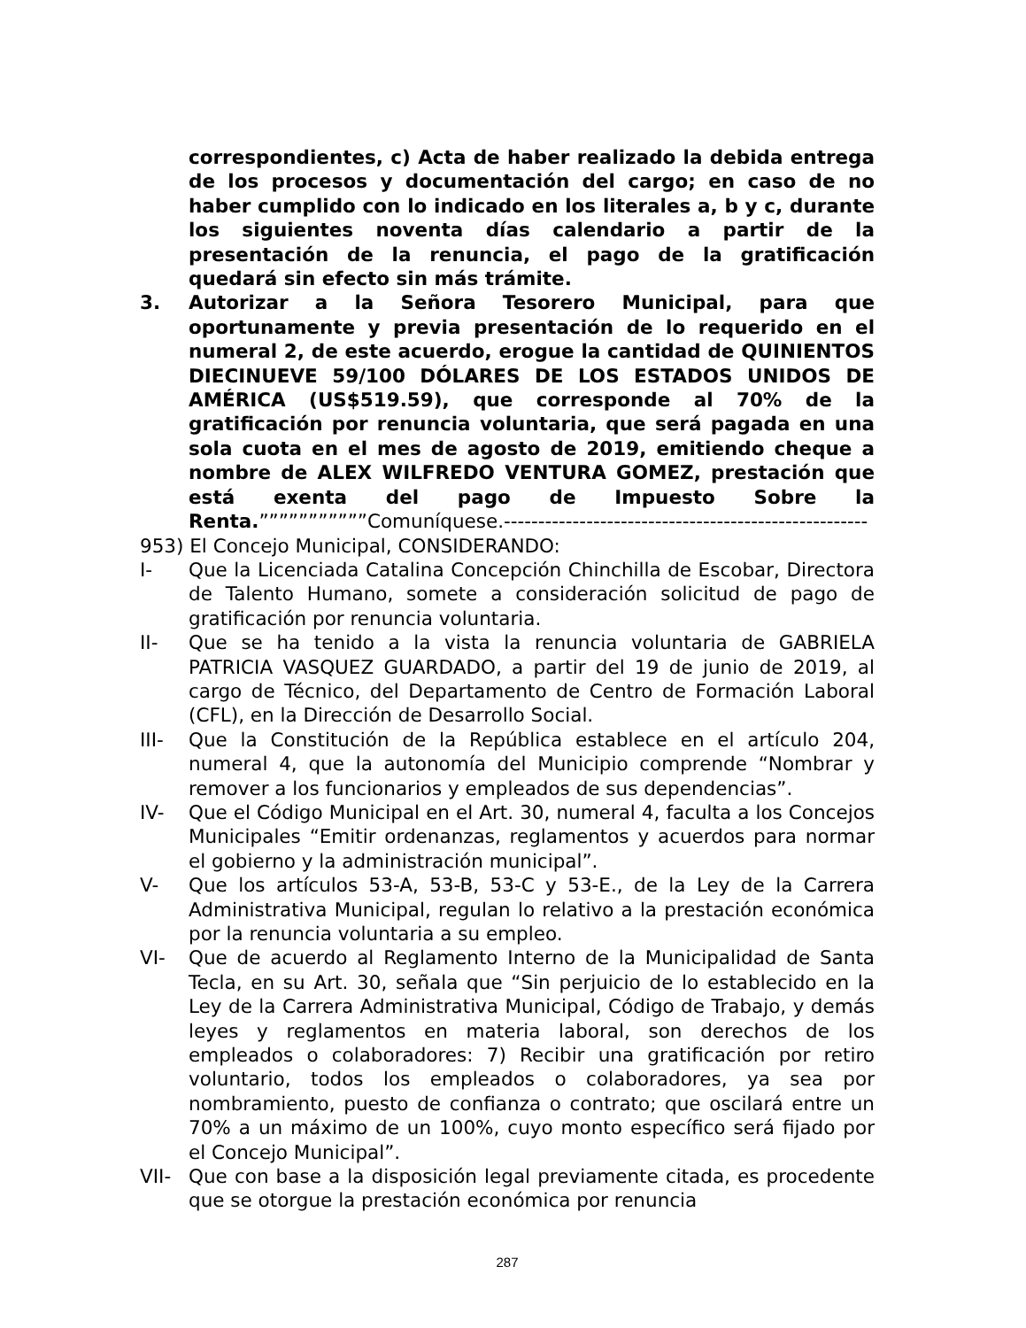correspondientes, c) Acta de haber realizado la debida entrega de los procesos y documentación del cargo; en caso de no haber cumplido con lo indicado en los literales a, b y c, durante los siguientes noventa días calendario a partir de la presentación de la renuncia, el pago de la gratificación quedará sin efecto sin más trámite.
3. Autorizar a la Señora Tesorero Municipal, para que oportunamente y previa presentación de lo requerido en el numeral 2, de este acuerdo, erogue la cantidad de QUINIENTOS DIECINUEVE 59/100 DÓLARES DE LOS ESTADOS UNIDOS DE AMÉRICA (US$519.59), que corresponde al 70% de la gratificación por renuncia voluntaria, que será pagada en una sola cuota en el mes de agosto de 2019, emitiendo cheque a nombre de ALEX WILFREDO VENTURA GOMEZ, prestación que está exenta del pago de Impuesto Sobre la Renta.”””””””””””Comuníquese.-----------------------------------------------------
953) El Concejo Municipal, CONSIDERANDO:
I- Que la Licenciada Catalina Concepción Chinchilla de Escobar, Directora de Talento Humano, somete a consideración solicitud de pago de gratificación por renuncia voluntaria.
II- Que se ha tenido a la vista la renuncia voluntaria de GABRIELA PATRICIA VASQUEZ GUARDADO, a partir del 19 de junio de 2019, al cargo de Técnico, del Departamento de Centro de Formación Laboral (CFL), en la Dirección de Desarrollo Social.
III- Que la Constitución de la República establece en el artículo 204, numeral 4, que la autonomía del Municipio comprende “Nombrar y remover a los funcionarios y empleados de sus dependencias”.
IV- Que el Código Municipal en el Art. 30, numeral 4, faculta a los Concejos Municipales “Emitir ordenanzas, reglamentos y acuerdos para normar el gobierno y la administración municipal”.
V- Que los artículos 53-A, 53-B, 53-C y 53-E., de la Ley de la Carrera Administrativa Municipal, regulan lo relativo a la prestación económica por la renuncia voluntaria a su empleo.
VI- Que de acuerdo al Reglamento Interno de la Municipalidad de Santa Tecla, en su Art. 30, señala que “Sin perjuicio de lo establecido en la Ley de la Carrera Administrativa Municipal, Código de Trabajo, y demás leyes y reglamentos en materia laboral, son derechos de los empleados o colaboradores: 7) Recibir una gratificación por retiro voluntario, todos los empleados o colaboradores, ya sea por nombramiento, puesto de confianza o contrato; que oscilará entre un 70% a un máximo de un 100%, cuyo monto específico será fijado por el Concejo Municipal”.
VII- Que con base a la disposición legal previamente citada, es procedente que se otorgue la prestación económica por renuncia
287